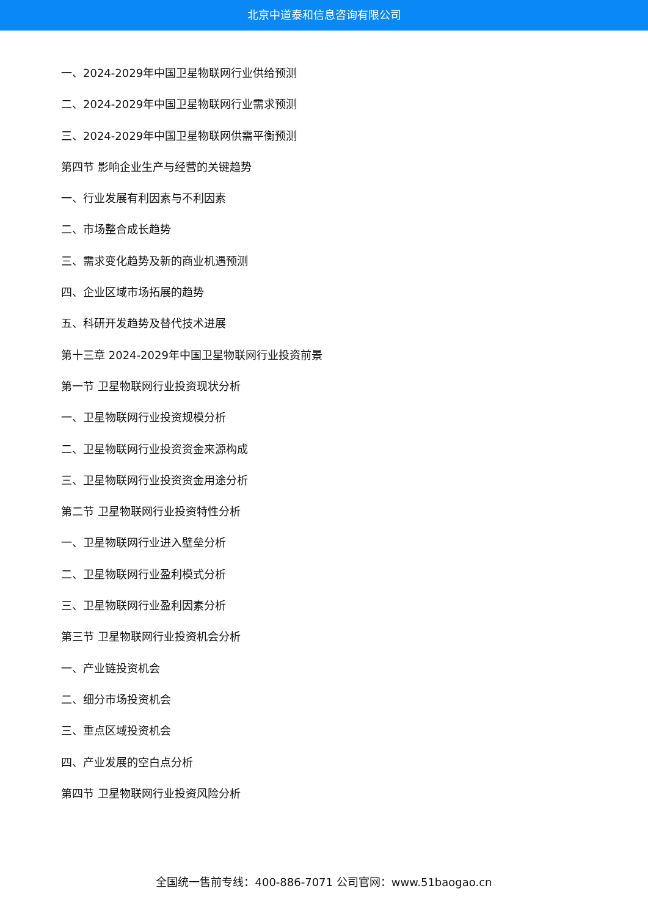北京中道泰和信息咨询有限公司
一、2024-2029年中国卫星物联网行业供给预测
二、2024-2029年中国卫星物联网行业需求预测
三、2024-2029年中国卫星物联网供需平衡预测
第四节 影响企业生产与经营的关键趋势
一、行业发展有利因素与不利因素
二、市场整合成长趋势
三、需求变化趋势及新的商业机遇预测
四、企业区域市场拓展的趋势
五、科研开发趋势及替代技术进展
第十三章 2024-2029年中国卫星物联网行业投资前景
第一节 卫星物联网行业投资现状分析
一、卫星物联网行业投资规模分析
二、卫星物联网行业投资资金来源构成
三、卫星物联网行业投资资金用途分析
第二节 卫星物联网行业投资特性分析
一、卫星物联网行业进入壁垒分析
二、卫星物联网行业盈利模式分析
三、卫星物联网行业盈利因素分析
第三节 卫星物联网行业投资机会分析
一、产业链投资机会
二、细分市场投资机会
三、重点区域投资机会
四、产业发展的空白点分析
第四节 卫星物联网行业投资风险分析
全国统一售前专线：400-886-7071 公司官网：www.51baogao.cn